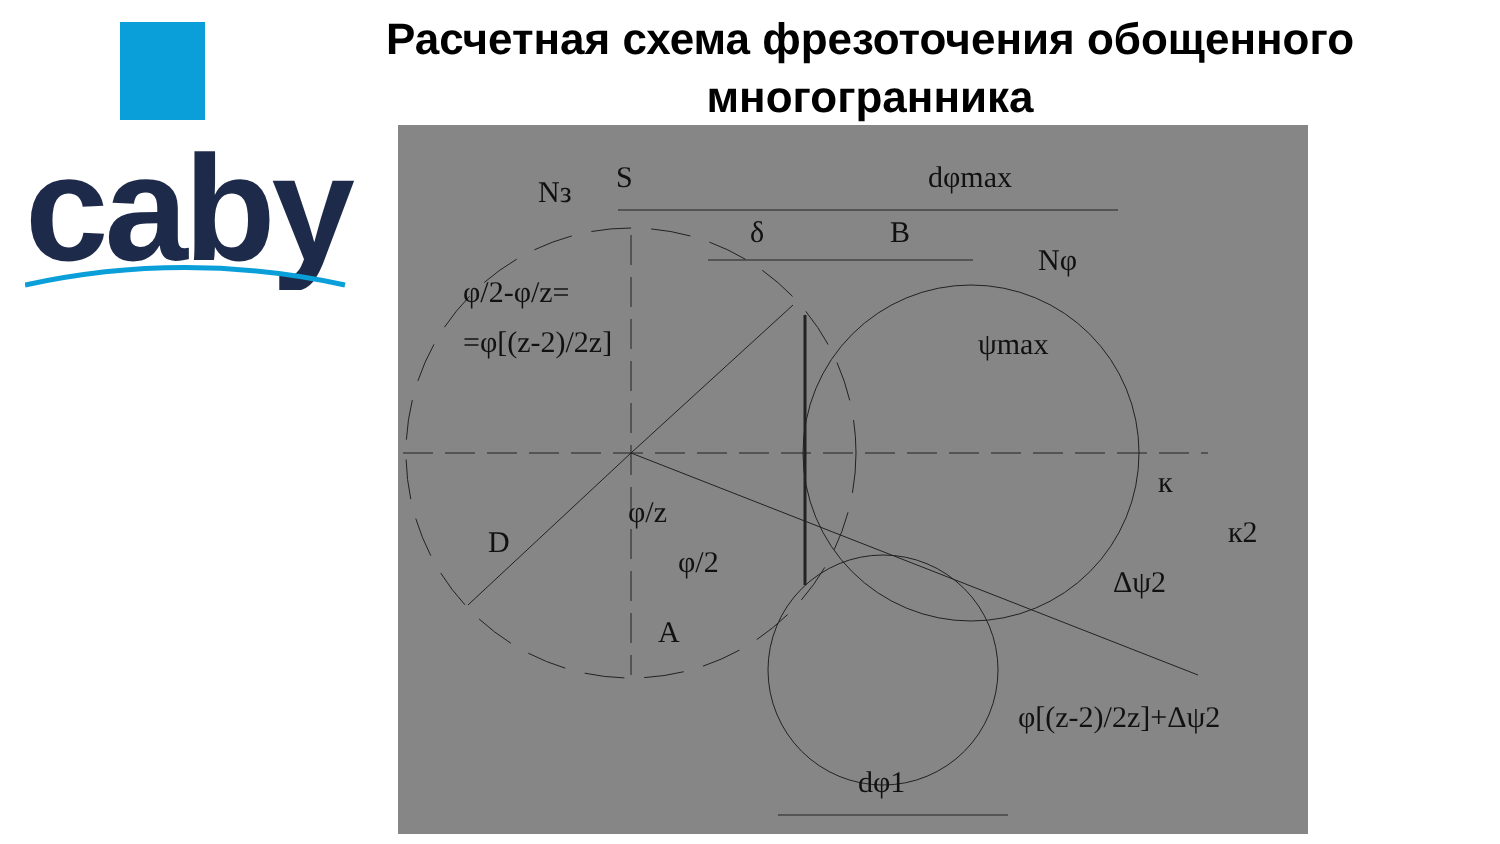cabу
Расчетная схема фрезоточения обощенного многогранника
S dφmax Nз
δ B
Nφ
φ/2-φ/z=
=φ[(z-2)/2z] ψmax
к
к2
φ/z
D
φ/2
Δψ2
A
φ[(z-2)/2z]+Δψ2
dφ1